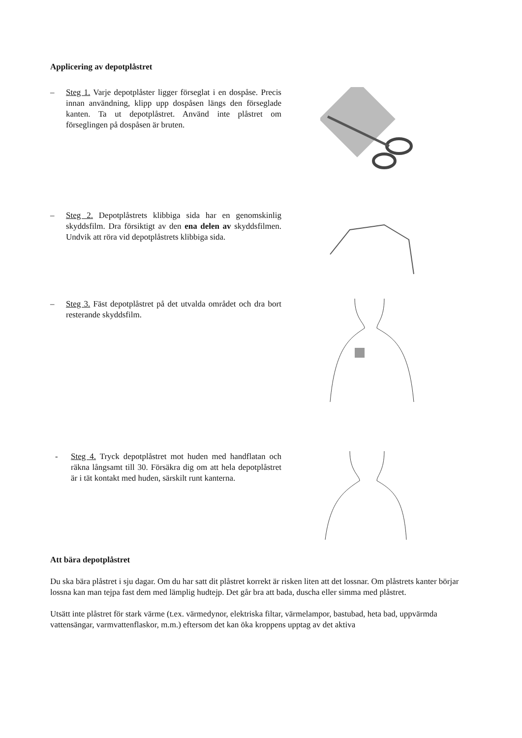Applicering av depotplåstret
– Steg 1. Varje depotplåster ligger förseglat i en dospåse. Precis innan användning, klipp upp dospåsen längs den förseglade kanten. Ta ut depotplåstret. Använd inte plåstret om förseglingen på dospåsen är bruten.
– Steg 2. Depotplåstrets klibbiga sida har en genomskinlig skyddsfilm. Dra försiktigt av den ena delen av skyddsfilmen. Undvik att röra vid depotplåstrets klibbiga sida.
– Steg 3. Fäst depotplåstret på det utvalda området och dra bort resterande skyddsfilm.
- Steg 4. Tryck depotplåstret mot huden med handflatan och räkna långsamt till 30. Försäkra dig om att hela depotplåstret är i tät kontakt med huden, särskilt runt kanterna.
Att bära depotplåstret
Du ska bära plåstret i sju dagar. Om du har satt dit plåstret korrekt är risken liten att det lossnar. Om plåstrets kanter börjar lossna kan man tejpa fast dem med lämplig hudtejp. Det går bra att bada, duscha eller simma med plåstret.
Utsätt inte plåstret för stark värme (t.ex. värmedynor, elektriska filtar, värmelampor, bastubad, heta bad, uppvärmda vattensängar, varmvattenflaskor, m.m.) eftersom det kan öka kroppens upptag av det aktiva